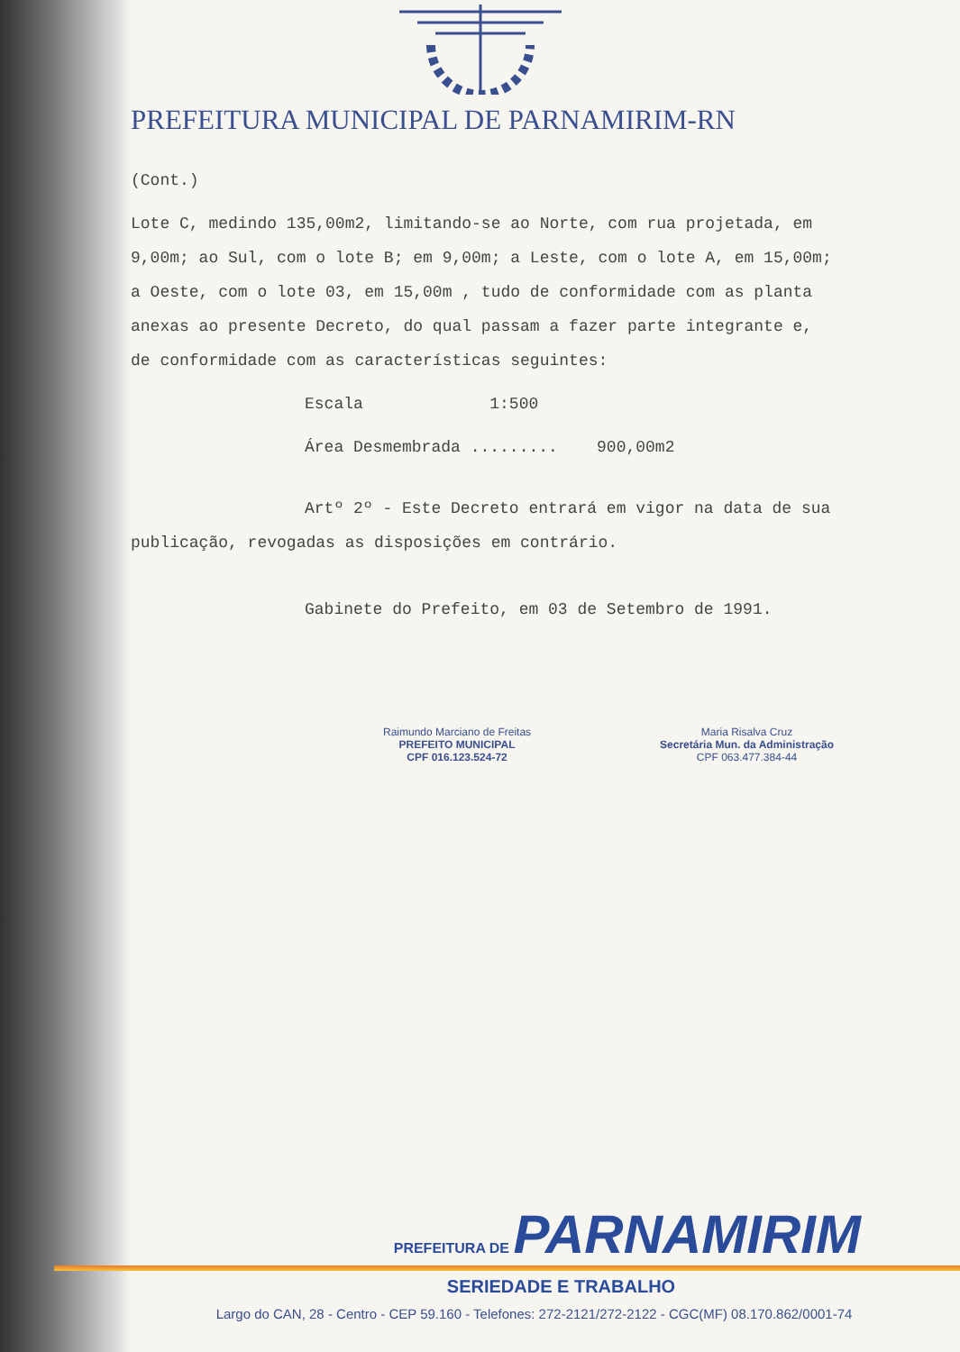PREFEITURA MUNICIPAL DE PARNAMIRIM-RN
(Cont.)
Lote C, medindo 135,00m2, limitando-se ao Norte, com rua projetada, em 9,00m; ao Sul, com o lote B; em 9,00m; a Leste, com o lote A, em 15,00m; a Oeste, com o lote 03, em 15,00m , tudo de conformidade com as planta anexas ao presente Decreto, do qual passam a fazer parte integrante e, de conformidade com as características seguintes:
Escala 1:500
Área Desmembrada ......... 900,00m2
Artº 2º - Este Decreto entrará em vigor na data de sua publicação, revogadas as disposições em contrário.
Gabinete do Prefeito, em 03 de Setembro de 1991.
Raimundo Marciano de Freitas
PREFEITO MUNICIPAL
CPF 016.123.524-72
Maria Risalva Cruz
Secretária Mun. da Administração
CPF 063.477.384-44
PREFEITURA DE PARNAMIRIM
SERIEDADE E TRABALHO
Largo do CAN, 28 - Centro - CEP 59.160 - Telefones: 272-2121/272-2122 - CGC(MF) 08.170.862/0001-74